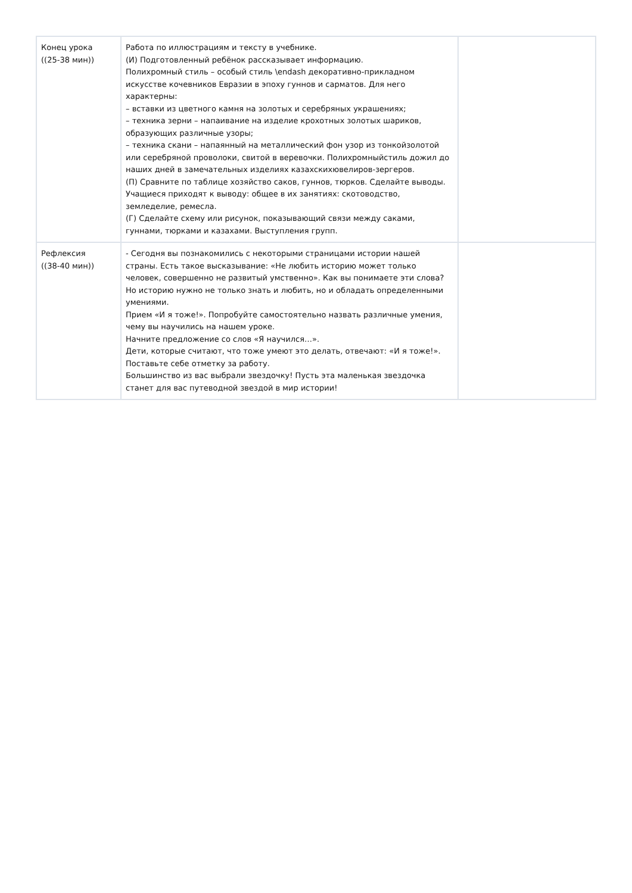| Конец урока ((25-38 мин)) | Работа по иллюстрациям и тексту в учебнике. (И) Подготовленный ребёнок рассказывает информацию. Полихромный стиль – особый стиль \endash декоративно-прикладном искусстве кочевников Евразии в эпоху гуннов и сарматов. Для него характерны: – вставки из цветного камня на золотых и серебряных украшениях; – техника зерни – напаивание на изделие крохотных золотых шариков, образующих различные узоры; – техника скани – напаянный на металлический фон узор из тонкойзолотой или серебряной проволоки, свитой в веревочки. Полихромныйстиль дожил до наших дней в замечательных изделиях казахскихювелиров-зергеров. (П) Сравните по таблице хозяйство саков, гуннов, тюрков. Сделайте выводы. Учащиеся приходят к выводу: общее в их занятиях: скотоводство, земледелие, ремесла. (Г) Сделайте схему или рисунок, показывающий связи между саками, гуннами, тюрками и казахами. Выступления групп. | |
| Рефлексия ((38-40 мин)) | - Сегодня вы познакомились с некоторыми страницами истории нашей страны. Есть такое высказывание: «Не любить историю может только человек, совершенно не развитый умственно». Как вы понимаете эти слова? Но историю нужно не только знать и любить, но и обладать определенными умениями. Прием «И я тоже!». Попробуйте самостоятельно назвать различные умения, чему вы научились на нашем уроке. Начните предложение со слов «Я научился…». Дети, которые считают, что тоже умеют это делать, отвечают: «И я тоже!». Поставьте себе отметку за работу. Большинство из вас выбрали звездочку! Пусть эта маленькая звездочка станет для вас путеводной звездой в мир истории! | |